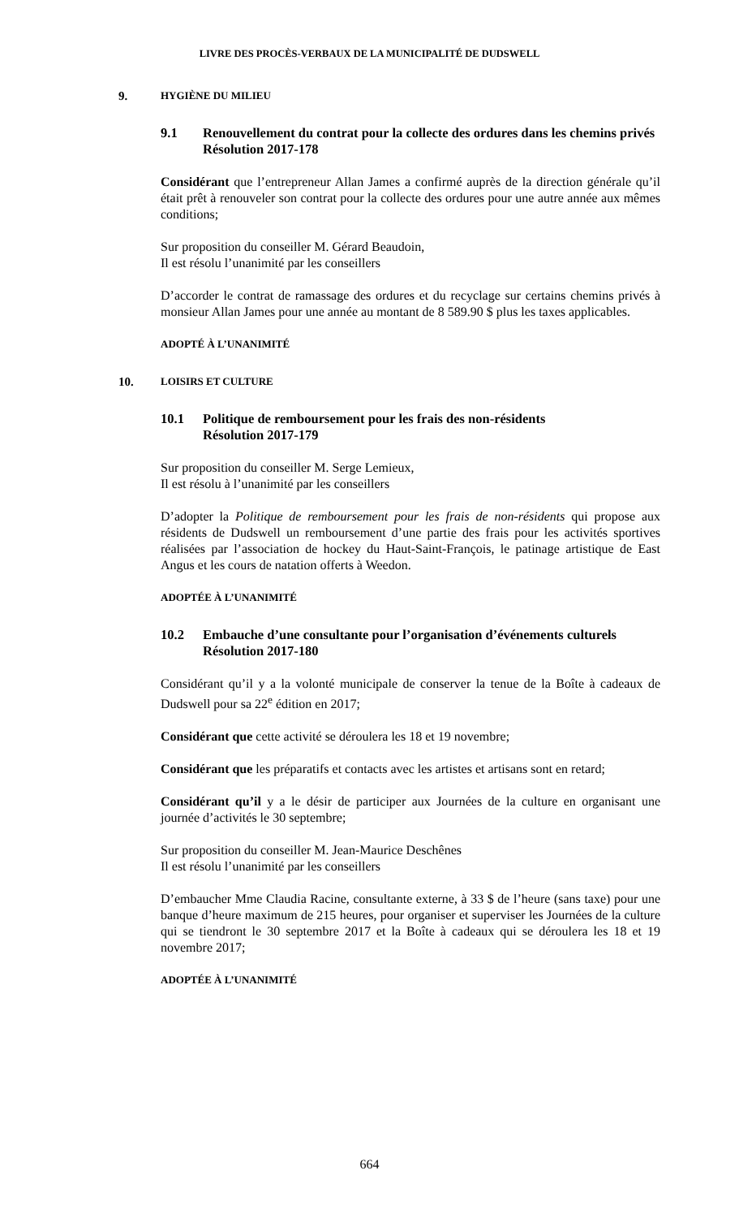LIVRE DES PROCÈS-VERBAUX DE LA MUNICIPALITÉ DE DUDSWELL
9. HYGIÈNE DU MILIEU
9.1 Renouvellement du contrat pour la collecte des ordures dans les chemins privés
Résolution 2017-178
Considérant que l’entrepreneur Allan James a confirmé auprès de la direction générale qu’il était prêt à renouveler son contrat pour la collecte des ordures pour une autre année aux mêmes conditions;
Sur proposition du conseiller M. Gérard Beaudoin,
Il est résolu l’unanimité par les conseillers
D’accorder le contrat de ramassage des ordures et du recyclage sur certains chemins privés à monsieur Allan James pour une année au montant de 8 589.90 $ plus les taxes applicables.
ADOPTÉ À L’UNANIMITÉ
10. LOISIRS ET CULTURE
10.1 Politique de remboursement pour les frais des non-résidents
Résolution 2017-179
Sur proposition du conseiller M. Serge Lemieux,
Il est résolu à l’unanimité par les conseillers
D’adopter la Politique de remboursement pour les frais de non-résidents qui propose aux résidents de Dudswell un remboursement d’une partie des frais pour les activités sportives réalisées par l’association de hockey du Haut-Saint-François, le patinage artistique de East Angus et les cours de natation offerts à Weedon.
ADOPTÉE À L’UNANIMITÉ
10.2 Embauche d’une consultante pour l’organisation d’événements culturels
Résolution 2017-180
Considérant qu’il y a la volonté municipale de conserver la tenue de la Boîte à cadeaux de Dudswell pour sa 22<sup>e</sup> édition en 2017;
Considérant que cette activité se déroulera les 18 et 19 novembre;
Considérant que les préparatifs et contacts avec les artistes et artisans sont en retard;
Considérant qu’il y a le désir de participer aux Journées de la culture en organisant une journée d’activités le 30 septembre;
Sur proposition du conseiller M. Jean-Maurice Deschênes
Il est résolu l’unanimité par les conseillers
D’embaucher Mme Claudia Racine, consultante externe, à 33 $ de l’heure (sans taxe) pour une banque d’heure maximum de 215 heures, pour organiser et superviser les Journées de la culture qui se tiendront le 30 septembre 2017 et la Boîte à cadeaux qui se déroulera les 18 et 19 novembre 2017;
ADOPTÉE À L’UNANIMITÉ
664